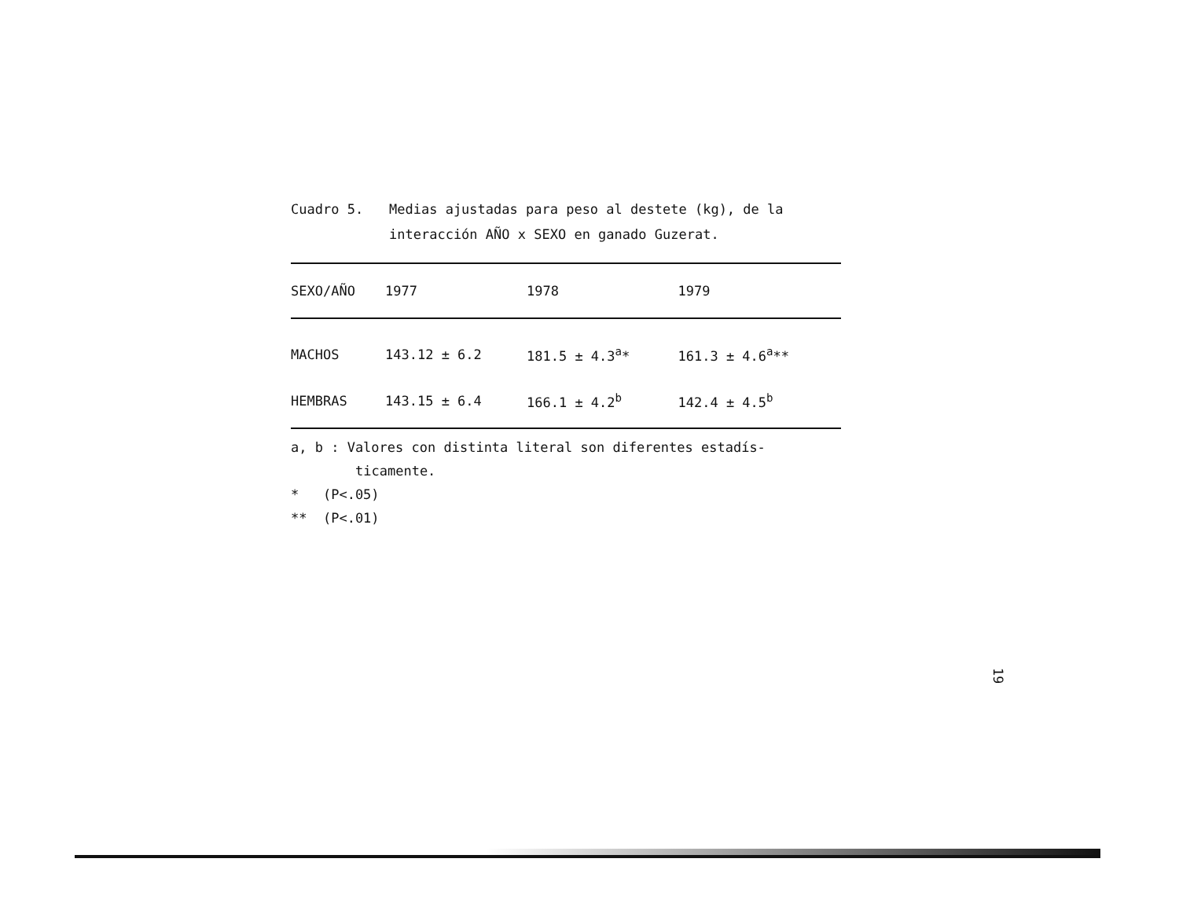Cuadro 5. Medias ajustadas para peso al destete (kg), de la interacción AÑO x SEXO en ganado Guzerat.
| SEXO/AÑO | 1977 | 1978 | 1979 |
| --- | --- | --- | --- |
| MACHOS | 143.12 ± 6.2 | 181.5 ± 4.3<sup>a</sup>* | 161.3 ± 4.6<sup>a</sup>** |
| HEMBRAS | 143.15 ± 6.4 | 166.1 ± 4.2<sup>b</sup> | 142.4 ± 4.5<sup>b</sup> |
a, b : Valores con distinta literal son diferentes estadís-
ticamente.
* (P<.05)
** (P<.01)
19